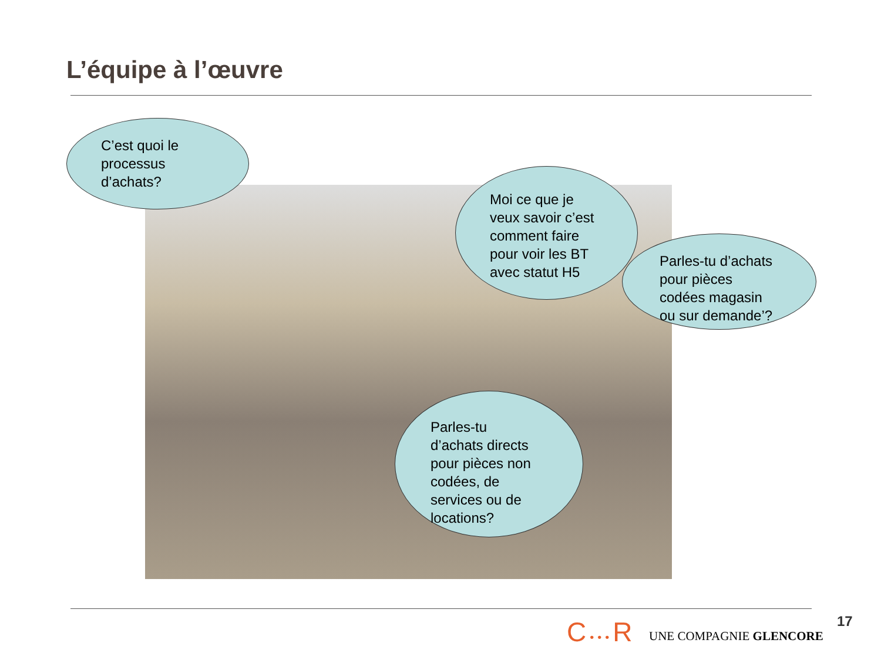L’équipe à l’œuvre
C’est quoi le
processus
d’achats?
Moi ce que je
veux savoir c’est
comment faire
pour voir les BT
avec statut H5
Parles-tu d’achats
pour pièces
codées magasin
ou sur demande’?
Parles-tu
d’achats directs
pour pièces non
codées, de
services ou de
locations?
C•••R UNE COMPAGNIE GLENCORE
17